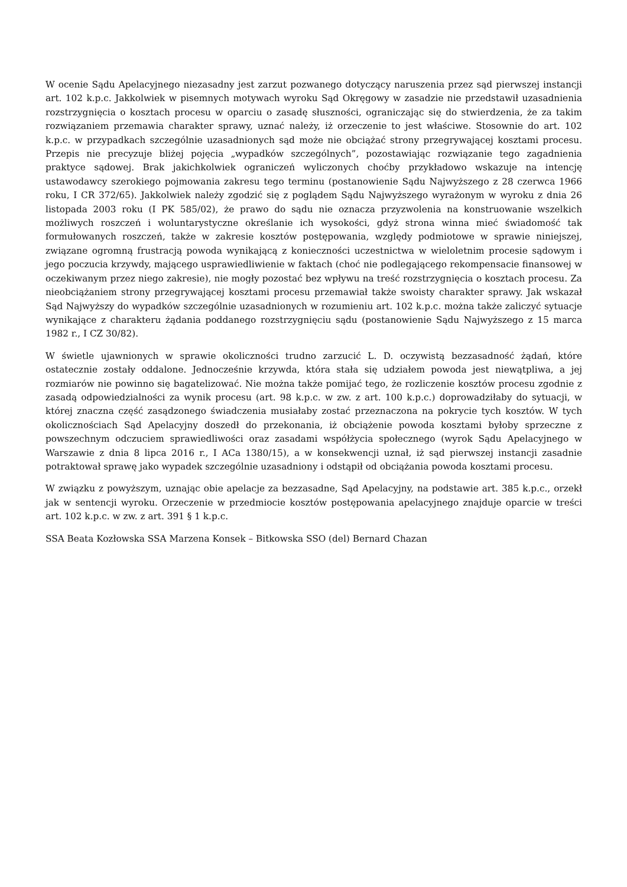W ocenie Sądu Apelacyjnego niezasadny jest zarzut pozwanego dotyczący naruszenia przez sąd pierwszej instancji art. 102 k.p.c. Jakkolwiek w pisemnych motywach wyroku Sąd Okręgowy w zasadzie nie przedstawił uzasadnienia rozstrzygnięcia o kosztach procesu w oparciu o zasadę słuszności, ograniczając się do stwierdzenia, że za takim rozwiązaniem przemawia charakter sprawy, uznać należy, iż orzeczenie to jest właściwe. Stosownie do art. 102 k.p.c. w przypadkach szczególnie uzasadnionych sąd może nie obciążać strony przegrywającej kosztami procesu. Przepis nie precyzuje bliżej pojęcia „wypadków szczególnych”, pozostawiając rozwiązanie tego zagadnienia praktyce sądowej. Brak jakichkolwiek ograniczeń wyliczonych choćby przykładowo wskazuje na intencję ustawodawcy szerokiego pojmowania zakresu tego terminu (postanowienie Sądu Najwyższego z 28 czerwca 1966 roku, I CR 372/65). Jakkolwiek należy zgodzić się z poglądem Sądu Najwyższego wyrażonym w wyroku z dnia 26 listopada 2003 roku (I PK 585/02), że prawo do sądu nie oznacza przyzwolenia na konstruowanie wszelkich możliwych roszczeń i woluntarystyczne określanie ich wysokości, gdyż strona winna mieć świadomość tak formułowanych roszczeń, także w zakresie kosztów postępowania, względy podmiotowe w sprawie niniejszej, związane ogromną frustracją powoda wynikającą z konieczności uczestnictwa w wieloletnim procesie sądowym i jego poczucia krzywdy, mającego usprawiedliwienie w faktach (choć nie podlegającego rekompensacie finansowej w oczekiwanym przez niego zakresie), nie mogły pozostać bez wpływu na treść rozstrzygnięcia o kosztach procesu. Za nieobciążaniem strony przegrywającej kosztami procesu przemawiał także swoisty charakter sprawy. Jak wskazał Sąd Najwyższy do wypadków szczególnie uzasadnionych w rozumieniu art. 102 k.p.c. można także zaliczyć sytuacje wynikające z charakteru żądania poddanego rozstrzygnięciu sądu (postanowienie Sądu Najwyższego z 15 marca 1982 r., I CZ 30/82).
W świetle ujawnionych w sprawie okoliczności trudno zarzucić L. D. oczywistą bezzasadność żądań, które ostatecznie zostały oddalone. Jednocześnie krzywda, która stała się udziałem powoda jest niewątpliwa, a jej rozmiarów nie powinno się bagatelizować. Nie można także pomijać tego, że rozliczenie kosztów procesu zgodnie z zasadą odpowiedzialności za wynik procesu (art. 98 k.p.c. w zw. z art. 100 k.p.c.) doprowadziłaby do sytuacji, w której znaczna część zasądzonego świadczenia musiałaby zostać przeznaczona na pokrycie tych kosztów. W tych okolicznościach Sąd Apelacyjny doszedł do przekonania, iż obciążenie powoda kosztami byłoby sprzeczne z powszechnym odczuciem sprawiedliwości oraz zasadami współżycia społecznego (wyrok Sądu Apelacyjnego w Warszawie z dnia 8 lipca 2016 r., I ACa 1380/15), a w konsekwencji uznał, iż sąd pierwszej instancji zasadnie potraktował sprawę jako wypadek szczególnie uzasadniony i odstąpił od obciążania powoda kosztami procesu.
W związku z powyższym, uznając obie apelacje za bezzasadne, Sąd Apelacyjny, na podstawie art. 385 k.p.c., orzekł jak w sentencji wyroku. Orzeczenie w przedmiocie kosztów postępowania apelacyjnego znajduje oparcie w treści art. 102 k.p.c. w zw. z art. 391 § 1 k.p.c.
SSA Beata Kozłowska SSA Marzena Konsek – Bitkowska SSO (del) Bernard Chazan